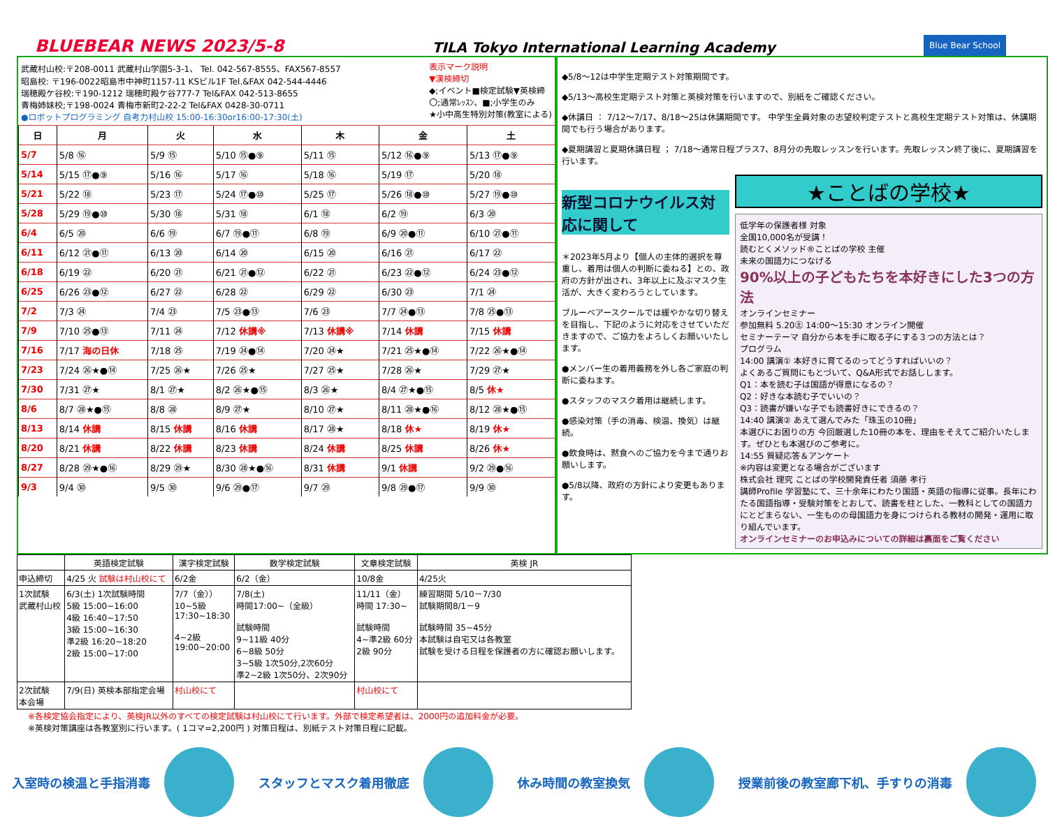BLUEBEAR NEWS 2023/5-8 TILA Tokyo International Learning Academy Blue Bear School
武蔵村山校:〒208-0011 武蔵村山学園5-3-1、 Tel. 042-567-8555、FAX567-8557
昭島校: 〒196-0022昭島市中神町1157-11 KSビル1F Tel.&FAX 042-544-4446
瑞穂殿ケ谷校:〒190-1212 瑞穂町殿ケ谷777-7 Tel&FAX 042-513-8655
青梅姉妹校;〒198-0024 青梅市新町2-22-2 Tel&FAX 0428-30-0711
●ロボットプログラミング 自考力村山校 15:00-16:30or16:00-17:30(土)
表示マーク説明
▼漢検締切
◆;イベント■検定試験▼英検締
〇;通常ﾚｯｽﾝ、■;小学生のみ
★小中高生特別対策(教室による)
| 日 | 月 | 火 | 水 | 木 | 金 | 土 |
| --- | --- | --- | --- | --- | --- | --- |
| 5/7 | 5/8 ⑯ | 5/9 ⑮ | 5/10 ⑮●⑨ | 5/11 ⑮ | 5/12 ⑯●⑨ | 5/13 ⑰●⑨ |
| 5/14 | 5/15 ⑰●⑨ | 5/16 ⑯ | 5/17 ⑯ | 5/18 ⑯ | 5/19 ⑰ | 5/20 ⑱ |
| 5/21 | 5/22 ⑱ | 5/23 ⑰ | 5/24 ⑰●⑩ | 5/25 ⑰ | 5/26 ⑱●⑩ | 5/27 ⑲●⑩ |
| 5/28 | 5/29 ⑲●⑩ | 5/30 ⑱ | 5/31 ⑱ | 6/1 ⑱ | 6/2 ⑲ | 6/3 ⑳ |
| 6/4 | 6/5 ⑳ | 6/6 ⑲ | 6/7 ⑲●⑪ | 6/8 ⑲ | 6/9 ⑳●⑪ | 6/10 ㉑●⑪ |
| 6/11 | 6/12 ㉑●⑪ | 6/13 ⑳ | 6/14 ⑳ | 6/15 ⑳ | 6/16 ㉑ | 6/17 ㉒ |
| 6/18 | 6/19 ㉒ | 6/20 ㉑ | 6/21 ㉑●⑫ | 6/22 ㉑ | 6/23 ㉒●⑫ | 6/24 ㉓●⑫ |
| 6/25 | 6/26 ㉓●⑫ | 6/27 ㉒ | 6/28 ㉒ | 6/29 ㉒ | 6/30 ㉓ | 7/1 ㉔ |
| 7/2 | 7/3 ㉔ | 7/4 ㉓ | 7/5 ㉓●⑬ | 7/6 ㉓ | 7/7 ㉔●⑬ | 7/8 ㉕●⑬ |
| 7/9 | 7/10 ㉕●⑬ | 7/11 ㉔ | 7/12 休講※ | 7/13 休講※ | 7/14 休講 | 7/15 休講 |
| 7/16 | 7/17 海の日休 | 7/18 ㉕ | 7/19 ㉔●⑭ | 7/20 ㉔★ | 7/21 ㉕★●⑭ | 7/22 ㉖★●⑭ |
| 7/23 | 7/24 ㉖★●⑭ | 7/25 ㉖★ | 7/26 ㉕★ | 7/27 ㉕★ | 7/28 ㉖★ | 7/29 ㉗★ |
| 7/30 | 7/31 ㉗★ | 8/1 ㉗★ | 8/2 ㉖★●⑮ | 8/3 ㉖★ | 8/4 ㉗★●⑮ | 8/5 休★ |
| 8/6 | 8/7 ㉘★●⑮ | 8/8 ㉘ | 8/9 ㉗★ | 8/10 ㉗★ | 8/11 ㉘★●⑯ | 8/12 ㉘★●⑮ |
| 8/13 | 8/14 休講 | 8/15 休講 | 8/16 休講 | 8/17 ㉘★ | 8/18 休★ | 8/19 休★ |
| 8/20 | 8/21 休講 | 8/22 休講 | 8/23 休講 | 8/24 休講 | 8/25 休講 | 8/26 休★ |
| 8/27 | 8/28 ㉙★●⑯ | 8/29 ㉙★ | 8/30 ㉘★●⑯ | 8/31 休講 | 9/1 休講 | 9/2 ㉙●⑯ |
| 9/3 | 9/4 ㉚ | 9/5 ㉚ | 9/6 ㉙●⑰ | 9/7 ㉙ | 9/8 ㉙●⑰ | 9/9 ㉚ |
◆5/8～12は中学生定期テスト対策期間です。
◆5/13～高校生定期テスト対策と英検対策を行いますので、別紙をご確認ください。
◆休講日 ： 7/12～7/17、8/18～25は休講期間です。 中学生全員対象の志望校判定テストと高校生定期テスト対策は、休講期間でも行う場合があります。
◆夏期講習と夏期休講日程 ； 7/18～通常日程プラス7、8月分の先取レッスンを行います。先取レッスン終了後に、夏期講習を行います。
新型コロナウイルス対応に関して
＊2023年5月より【個人の主体的選択を尊重し、着用は個人の判断に委ねる】との、政府の方針が出され、3年以上に及ぶマスク生活が、大きく変わろうとしています。
ブルーベアースクールでは緩やかな切り替えを目指し、下記のように対応をさせていただきますので、ご協力をよろしくお願いいたします。
●メンバー生の着用義務を外し各ご家庭の判断に委ねます。
●スタッフのマスク着用は継続します。
●感染対策（手の消毒、検温、換気）は継続。
●飲食時は、黙食へのご協力を今まで通りお願いします。
●5/8以降、政府の方針により変更もあります。
★ことばの学校★
低学年の保護者様 対象
全国10,000名が受講！
読むとくメソッド®ことばの学校 主催
未来の国語力につなげる
90%以上の子どもたちを本好きにした3つの方法
オンラインセミナー
参加無料 5.20㊏ 14:00～15:30 オンライン開催
セミナーテーマ 自分から本を手に取る子にする３つの方法とは？
プログラム
14:00 講演① 本好きに育てるのってどうすればいいの？
よくあるご質問にもとづいて、Q&A形式でお話しします。
Q1：本を読む子は国語が得意になるの？
Q2：好きな本読む子でいいの？
Q3：読書が嫌いな子でも読書好きにできるの？
14:40 講演② あえて選んでみた「珠玉の10冊」
本選びにお困りの方 今回厳選した10冊の本を、理由をそえてご紹介いたします。ぜひとも本選びのご参考に。
14:55 質疑応答＆アンケート
※内容は変更となる場合がございます
株式会社 理究 ことばの学校開発責任者 須藤 孝行
講師Profile 学習塾にて、三十余年にわたり国語・英語の指導に従事。長年にわたる国語指導・受験対策をとおして、読書を柱とした、一教科としての国語力にとどまらない、一生ものの母国語力を身につけられる教材の開発・運用に取り組んでいます。
オンラインセミナーのお申込みについての詳細は裏面をご覧ください
| | 英語検定試験 | 漢字検定試験 | 数学検定試験 | 文章検定試験 | 英検 JR |
| --- | --- | --- | --- | --- | --- |
| 申込締切 | 4/25 火 試験は村山校にて | 6/2金 | 6/2（金） | 10/8金 | 4/25火 |
| 1次試験 武蔵村山校 | 6/3(土) 1次試験時間 5級 15:00~16:00 4級 16:40~17:50 3級 15:00~16:30 準2級 16:20~18:20 2級 15:00~17:00 | 7/7（金）） 10~5級 17:30~18:30 4~2級 19:00~20:00 | 7/8(土) 時間17:00~（全級） 試験時間 9~11級 40分 6~8級 50分 3~5級 1次50分,2次60分 準2~2級 1次50分、2次90分 | 11/11（金） 時間 17:30~ 試験時間 4~準2級 60分 2級 90分 | 練習期間 5/10－7/30 試験期間8/1－9 試験時間 35~45分 本試験は自宅又は各教室 試験を受ける日程を保護者の方に確認お願いします。 |
| 2次試験 本会場 | 7/9(日) 英検本部指定会場 | 村山校にて | | 村山校にて | |
※各検定協会指定により、英検JR以外のすべての検定試験は村山校にて行います。外部で検定希望者は、2000円の追加料金が必要。
※英検対策講座は各教室別に行います。( 1コマ=2,200円 ) 対策日程は、別紙テスト対策日程に記載。
入室時の検温と手指消毒 スタッフとマスク着用徹底 休み時間の教室換気 授業前後の教室廊下机、手すりの消毒